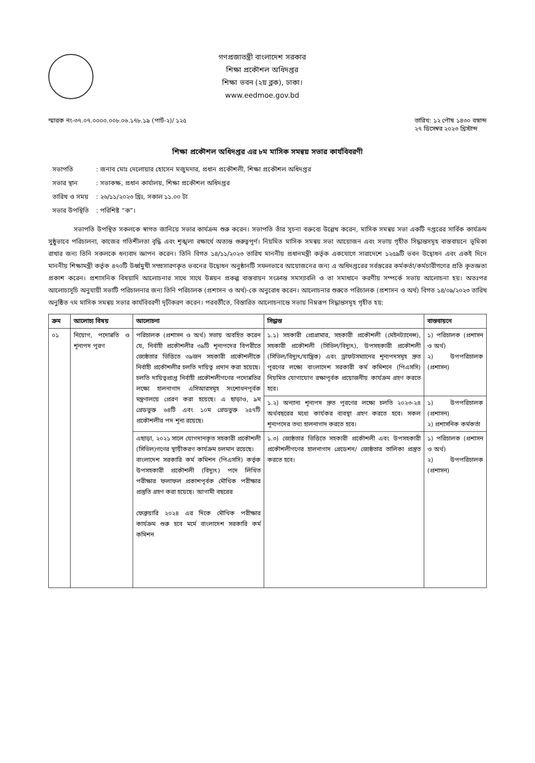গণপ্রজাতন্ত্রী বাংলাদেশ সরকার
শিক্ষা প্রকৌশল অধিদপ্তর
শিক্ষা ভবন (২য় ব্লক), ঢাকা।
www.eedmoe.gov.bd
স্মারক নং-৩৭.০৭.০০০০.০০৮.০৬.১৭৮.১৯ (পার্ট-২)/ ১২৫
তারিখ: ১২ পৌষ ১৪৩০ বঙ্গাব্দ
২৭ ডিসেম্বর ২০২৩ খ্রিস্টাব্দ
শিক্ষা প্রকৌশল অধিদপ্তর এর ৮ম মাসিক সমন্বয় সভার কার্যবিবরণী
| সভাপতি | : জনাব মোঃ দেলোয়ার হোসেন মজুমদার, প্রধান প্রকৌশলী, শিক্ষা প্রকৌশল অধিদপ্তর |
| সভার স্থান | : সভাকক্ষ, প্রধান কার্যালয়, শিক্ষা প্রকৌশল অধিদপ্তর |
| তারিখ ও সময় | : ২৬/১১/২০২৩ খ্রিঃ, সকাল ১১.০০ টা |
| সভার উপস্থিতি | : পরিশিষ্ট “ক”। |
সভাপতি উপস্থিত সকলকে স্বাগত জানিয়ে সভার কার্যক্রম শুরু করেন। সভাপতি তাঁর সূচনা বক্তব্যে উল্লেখ করেন, মাসিক সমন্বয় সভা একটি দপ্তরের সার্বিক কার্যক্রম সুষ্ঠুভাবে পরিচালনা, কাজের গতিশীলতা বৃদ্ধি এবং শৃঙ্খলা রক্ষার্থে অত্যন্ত গুরুত্বপূর্ণ। নিয়মিত মাসিক সমন্বয় সভা আয়োজন এবং সভায় গৃহীত সিদ্ধান্তসমূহ বাস্তবায়নে ভূমিকা রাখার জন্য তিনি সকলকে ধন্যবাদ জ্ঞাপন করেন। তিনি বিগত ১৪/১১/২০২৩ তারিখ মাননীয় প্রধানমন্ত্রী কর্তৃক একযোগে সারাদেশে ১২৫৯টি ভবন উদ্বোধন এবং একই দিনে মাননীয় শিক্ষামন্ত্রী কর্তৃক ৪৭০টি উর্ধ্বমুখী সম্প্রসারণকৃত ভবনের উদ্বোধন অনুষ্ঠানটি সফলভাবে আয়োজনের জন্য এ অধিদপ্তরের সর্বস্তরের কর্মকর্তা/কর্মচারীগণের প্রতি কৃতজ্ঞতা প্রকাশ করেন। প্রশাসনিক বিষয়াদি আলোচনার সাথে সাথে উন্নয়ন প্রকল্প বাস্তবায়ন সংক্রান্ত সমস্যাবলি ও তা সমাধানে করণীয় সম্পর্কে সভায় আলোচনা হয়। অতঃপর আলোচ্যসূচি অনুযায়ী সভাটি পরিচালনার জন্য তিনি পরিচালক (প্রশাসন ও অর্থ)-কে অনুরোধ করেন। আলোচনার শুরুতে পরিচালক (প্রশাসন ও অর্থ) বিগত ১৪/০৯/২০২৩ তারিখ অনুষ্ঠিত ৭ম মাসিক সমন্বয় সভার কার্যবিবরণী দৃঢ়ীকরণ করেন। পরবর্তীতে, বিস্তারিত আলোচনান্তে সভায় নিম্নরূপ সিদ্ধান্তসমূহ গৃহীত হয়:
| ক্রম | আলোচ্য বিষয় | আলোচনা | সিদ্ধান্ত | বাস্তবায়নে |
| --- | --- | --- | --- | --- |
| ০১ | নিয়োগ, পদোন্নতি ও শূন্যপদ পূরণ | পরিচালক (প্রশাসন ও অর্থ) সভায় অবহিত করেন যে, নির্বাহী প্রকৌশলীর ৩৯টি শূন্যপদের বিপরীতে জ্যেষ্ঠতার ভিত্তিতে ৩৯জন সহকারী প্রকৌশলীকে নির্বাহী প্রকৌশলীর চলতি দায়িত্ব প্রদান করা হয়েছে। চলতি দায়িত্বপ্রাপ্ত নির্বাহী প্রকৌশলীগণের পদোন্নতির লক্ষ্যে হালনাগাদ এসিআরসমূহ সংশোধনপূর্বক মন্ত্রণালয়ে প্রেরণ করা হয়েছে। এ ছাড়াও, ৯ম গ্রেডভুক্ত ৬৪টি এবং ১০ম গ্রেডভুক্ত ২৫৭টি প্রকৌশলীর পদ শূন্য রয়েছে। | ১.১) সহকারী প্রোগ্রামার, সহকারী প্রকৌশলী (মেইনট্যানেন্স), সহকারী প্রকৌশলী (সিভিল/বিদ্যুৎ), উপসহকারী প্রকৌশলী (সিভিল/বিদ্যুৎ/যান্ত্রিক) এবং ড্রাফটসম্যানের শূন্যপদসমূহ দ্রুত পূরণের লক্ষ্যে বাংলাদেশ সরকারী কর্ম কমিশনে (পিএসসি) নিয়মিত যোগাযোগ রক্ষাপূর্বক প্রয়োজনীয় কার্যক্রম গ্রহণ করতে হবে। | ১) পরিচালক (প্রশাসন ও অর্থ) ২) উপপরিচালক (প্রশাসন) |
| | | | ১.২) অন্যান্য শূন্যপদ দ্রুত পূরণের লক্ষ্যে চলতি ২০২৩-২৪ অর্থবছরের মধ্যে কার্যকর ব্যবস্থা গ্রহণ করতে হবে। সকল শূন্যপদের তথ্য হালনাগাদ করতে হবে। | ১) উপপরিচালক (প্রশাসন) ২) প্রশাসনিক কর্মকর্তা |
| | | এছাড়া, ২০২১ সালে যোগদানকৃত সহকারী প্রকৌশলী (সিভিল)গণের স্থায়ীকরণ কার্যক্রম চলমান রয়েছে। বাংলাদেশ সরকারি কর্ম কমিশন (পিএসসি) কর্তৃক উপসহকারী প্রকৌশলী (বিদ্যুৎ) পদে লিখিত পরীক্ষার ফলাফল প্রকাশপূর্বক মৌখিক পরীক্ষার প্রস্তুতি গ্রহণ করা হয়েছে। আগামী বছরের ফেব্রুয়ারি ২০২৪ এর দিকে মৌখিক পরীক্ষার কার্যক্রম শুরু হবে মর্মে বাংলাদেশ সরকারি কর্ম কমিশন | ১.৩) জ্যেষ্ঠতার ভিত্তিতে সহকারী প্রকৌশলী এবং উপসহকারী প্রকৌশলীগণের হালনাগাদ গ্রেডেশন/ জ্যেষ্ঠতার তালিকা প্রস্তুত করতে হবে। | ১) পরিচালক (প্রশাসন ও অর্থ) ২) উপপরিচালক (প্রশাসন) |